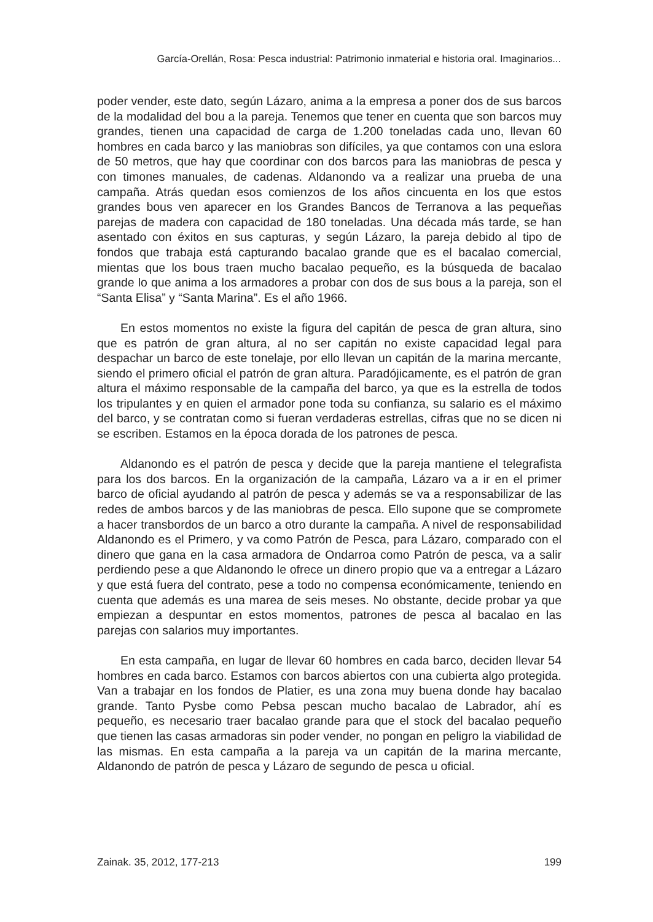García-Orellán, Rosa: Pesca industrial: Patrimonio inmaterial e historia oral. Imaginarios...
poder vender, este dato, según Lázaro, anima a la empresa a poner dos de sus barcos de la modalidad del bou a la pareja. Tenemos que tener en cuenta que son barcos muy grandes, tienen una capacidad de carga de 1.200 toneladas cada uno, llevan 60 hombres en cada barco y las maniobras son difíciles, ya que contamos con una eslora de 50 metros, que hay que coordinar con dos barcos para las maniobras de pesca y con timones manuales, de cadenas. Aldanondo va a realizar una prueba de una campaña. Atrás quedan esos comienzos de los años cincuenta en los que estos grandes bous ven aparecer en los Grandes Bancos de Terranova a las pequeñas parejas de madera con capacidad de 180 toneladas. Una década más tarde, se han asentado con éxitos en sus capturas, y según Lázaro, la pareja debido al tipo de fondos que trabaja está capturando bacalao grande que es el bacalao comercial, mientas que los bous traen mucho bacalao pequeño, es la búsqueda de bacalao grande lo que anima a los armadores a probar con dos de sus bous a la pareja, son el “Santa Elisa” y “Santa Marina”. Es el año 1966.
En estos momentos no existe la figura del capitán de pesca de gran altura, sino que es patrón de gran altura, al no ser capitán no existe capacidad legal para despachar un barco de este tonelaje, por ello llevan un capitán de la marina mercante, siendo el primero oficial el patrón de gran altura. Paradójicamente, es el patrón de gran altura el máximo responsable de la campaña del barco, ya que es la estrella de todos los tripulantes y en quien el armador pone toda su confianza, su salario es el máximo del barco, y se contratan como si fueran verdaderas estrellas, cifras que no se dicen ni se escriben. Estamos en la época dorada de los patrones de pesca.
Aldanondo es el patrón de pesca y decide que la pareja mantiene el telegrafista para los dos barcos. En la organización de la campaña, Lázaro va a ir en el primer barco de oficial ayudando al patrón de pesca y además se va a responsabilizar de las redes de ambos barcos y de las maniobras de pesca. Ello supone que se compromete a hacer transbordos de un barco a otro durante la campaña. A nivel de responsabilidad Aldanondo es el Primero, y va como Patrón de Pesca, para Lázaro, comparado con el dinero que gana en la casa armadora de Ondarroa como Patrón de pesca, va a salir perdiendo pese a que Aldanondo le ofrece un dinero propio que va a entregar a Lázaro y que está fuera del contrato, pese a todo no compensa económicamente, teniendo en cuenta que además es una marea de seis meses. No obstante, decide probar ya que empiezan a despuntar en estos momentos, patrones de pesca al bacalao en las parejas con salarios muy importantes.
En esta campaña, en lugar de llevar 60 hombres en cada barco, deciden llevar 54 hombres en cada barco. Estamos con barcos abiertos con una cubierta algo protegida. Van a trabajar en los fondos de Platier, es una zona muy buena donde hay bacalao grande. Tanto Pysbe como Pebsa pescan mucho bacalao de Labrador, ahí es pequeño, es necesario traer bacalao grande para que el stock del bacalao pequeño que tienen las casas armadoras sin poder vender, no pongan en peligro la viabilidad de las mismas. En esta campaña a la pareja va un capitán de la marina mercante, Aldanondo de patrón de pesca y Lázaro de segundo de pesca u oficial.
Zainak. 35, 2012, 177-213 199